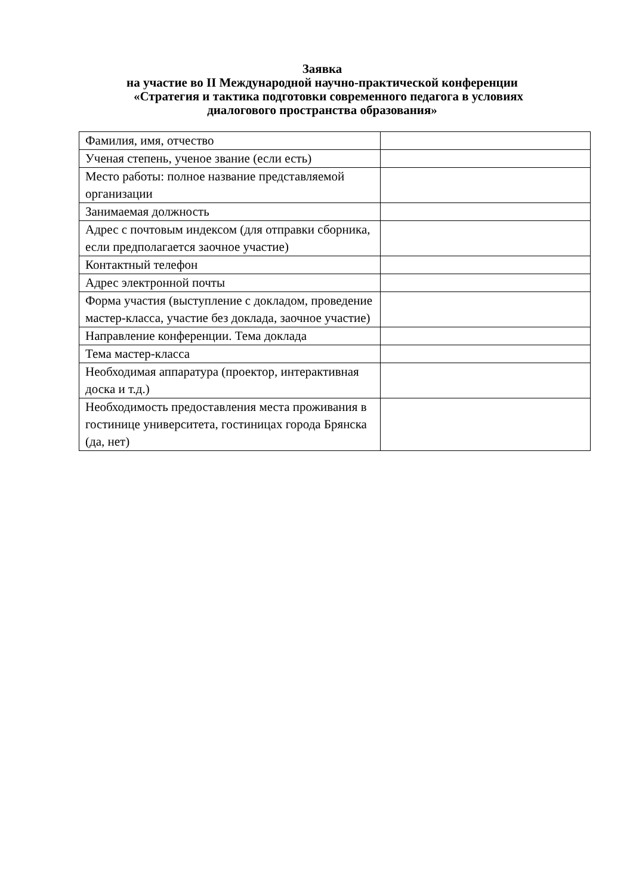Заявка
на участие во II Международной научно-практической конференции
«Стратегия и тактика подготовки современного педагога в условиях
диалогового пространства образования»
| Фамилия, имя, отчество | |
| Ученая степень, ученое звание (если есть) | |
| Место работы: полное название представляемой организации | |
| Занимаемая должность | |
| Адрес с почтовым индексом (для отправки сборника, если предполагается заочное участие) | |
| Контактный телефон | |
| Адрес электронной почты | |
| Форма участия (выступление с докладом, проведение мастер-класса, участие без доклада, заочное участие) | |
| Направление конференции. Тема доклада | |
| Тема мастер-класса | |
| Необходимая аппаратура (проектор, интерактивная доска и т.д.) | |
| Необходимость предоставления места проживания в гостинице университета, гостиницах города Брянска (да, нет) | |